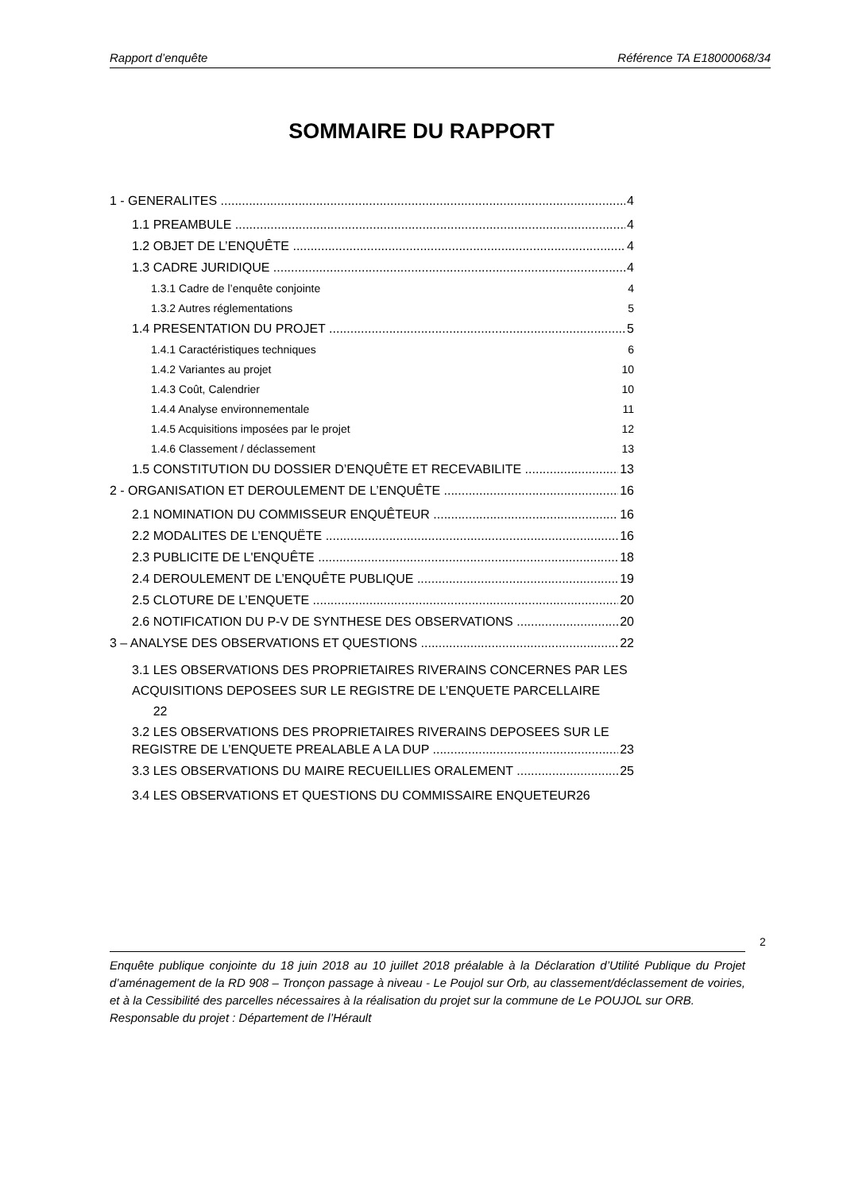Rapport d’enquête Référence TA E18000068/34
SOMMAIRE DU RAPPORT
1 - GENERALITES 4
1.1 PREAMBULE 4
1.2 OBJET DE L’ENQUÊTE 4
1.3 CADRE JURIDIQUE 4
1.3.1 Cadre de l’enquête conjointe 4
1.3.2 Autres réglementations 5
1.4 PRESENTATION DU PROJET 5
1.4.1 Caractéristiques techniques 6
1.4.2 Variantes au projet 10
1.4.3 Coût, Calendrier 10
1.4.4 Analyse environnementale 11
1.4.5 Acquisitions imposées par le projet 12
1.4.6 Classement / déclassement 13
1.5 CONSTITUTION DU DOSSIER D’ENQUÊTE ET RECEVABILITE 13
2 - ORGANISATION ET DEROULEMENT DE L’ENQUÊTE 16
2.1 NOMINATION DU COMMISSEUR ENQUÊTEUR 16
2.2 MODALITES DE L’ENQUËTE 16
2.3 PUBLICITE DE L'ENQUÊTE 18
2.4 DEROULEMENT DE L’ENQUÊTE PUBLIQUE 19
2.5 CLOTURE DE L’ENQUETE 20
2.6 NOTIFICATION DU P-V DE SYNTHESE DES OBSERVATIONS 20
3 – ANALYSE DES OBSERVATIONS ET QUESTIONS 22
3.1 LES OBSERVATIONS DES PROPRIETAIRES RIVERAINS CONCERNES PAR LES ACQUISITIONS DEPOSEES SUR LE REGISTRE DE L’ENQUETE PARCELLAIRE 22
3.2 LES OBSERVATIONS DES PROPRIETAIRES RIVERAINS DEPOSEES SUR LE
REGISTRE DE L’ENQUETE PREALABLE A LA DUP 23
3.3 LES OBSERVATIONS DU MAIRE RECUEILLIES ORALEMENT 25
3.4 LES OBSERVATIONS ET QUESTIONS DU COMMISSAIRE ENQUETEUR26
2
Enquête publique conjointe du 18 juin 2018 au 10 juillet 2018 préalable à la Déclaration d’Utilité Publique du Projet d’aménagement de la RD 908 – Tronçon passage à niveau - Le Poujol sur Orb, au classement/déclassement de voiries, et à la Cessibilité des parcelles nécessaires à la réalisation du projet sur la commune de Le POUJOL sur ORB.
Responsable du projet : Département de l’Hérault